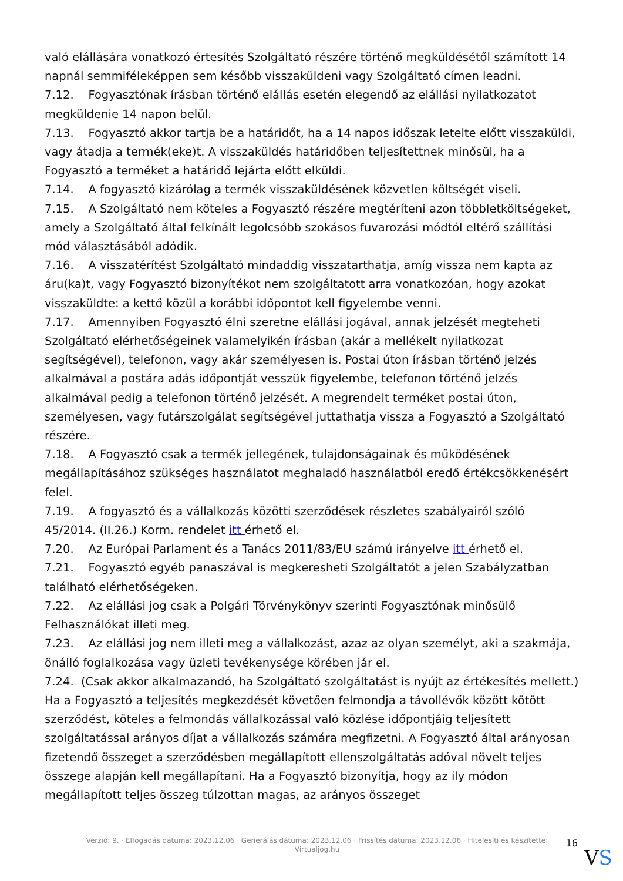való elállására vonatkozó értesítés Szolgáltató részére történő megküldésétől számított 14 napnál semmiféleképpen sem később visszaküldeni vagy Szolgáltató címen leadni.
7.12. Fogyasztónak írásban történő elállás esetén elegendő az elállási nyilatkozatot megküldenie 14 napon belül.
7.13. Fogyasztó akkor tartja be a határidőt, ha a 14 napos időszak letelte előtt visszaküldi, vagy átadja a termék(eke)t. A visszaküldés határidőben teljesítettnek minősül, ha a Fogyasztó a terméket a határidő lejárta előtt elküldi.
7.14. A fogyasztó kizárólag a termék visszaküldésének közvetlen költségét viseli.
7.15. A Szolgáltató nem köteles a Fogyasztó részére megtéríteni azon többletköltségeket, amely a Szolgáltató által felkínált legolcsóbb szokásos fuvarozási módtól eltérő szállítási mód választásából adódik.
7.16. A visszatérítést Szolgáltató mindaddig visszatarthatja, amíg vissza nem kapta az áru(ka)t, vagy Fogyasztó bizonyítékot nem szolgáltatott arra vonatkozóan, hogy azokat visszaküldte: a kettő közül a korábbi időpontot kell figyelembe venni.
7.17. Amennyiben Fogyasztó élni szeretne elállási jogával, annak jelzését megteheti Szolgáltató elérhetőségeinek valamelyikén írásban (akár a mellékelt nyilatkozat segítségével), telefonon, vagy akár személyesen is. Postai úton írásban történő jelzés alkalmával a postára adás időpontját vesszük figyelembe, telefonon történő jelzés alkalmával pedig a telefonon történő jelzését. A megrendelt terméket postai úton, személyesen, vagy futárszolgálat segítségével juttathatja vissza a Fogyasztó a Szolgáltató részére.
7.18. A Fogyasztó csak a termék jellegének, tulajdonságainak és működésének megállapításához szükséges használatot meghaladó használatból eredő értékcsökkenésért felel.
7.19. A fogyasztó és a vállalkozás közötti szerződések részletes szabályairól szóló 45/2014. (II.26.) Korm. rendelet itt érhető el.
7.20. Az Európai Parlament és a Tanács 2011/83/EU számú irányelve itt érhető el.
7.21. Fogyasztó egyéb panaszával is megkeresheti Szolgáltatót a jelen Szabályzatban található elérhetőségeken.
7.22. Az elállási jog csak a Polgári Törvénykönyv szerinti Fogyasztónak minősülő Felhasználókat illeti meg.
7.23. Az elállási jog nem illeti meg a vállalkozást, azaz az olyan személyt, aki a szakmája, önálló foglalkozása vagy üzleti tevékenysége körében jár el.
7.24. (Csak akkor alkalmazandó, ha Szolgáltató szolgáltatást is nyújt az értékesítés mellett.) Ha a Fogyasztó a teljesítés megkezdését követően felmondja a távollévők között kötött szerződést, köteles a felmondás vállalkozással való közlése időpontjáig teljesített szolgáltatással arányos díjat a vállalkozás számára megfizetni. A Fogyasztó által arányosan fizetendő összeget a szerződésben megállapított ellenszolgáltatás adóval növelt teljes összege alapján kell megállapítani. Ha a Fogyasztó bizonyítja, hogy az ily módon megállapított teljes összeg túlzottan magas, az arányos összeget
Verzió: 9. · Elfogadás dátuma: 2023.12.06 · Generálás dátuma: 2023.12.06 · Frissítés dátuma: 2023.12.06 · Hitelesíti és készítette: Virtualjog.hu
16
VS